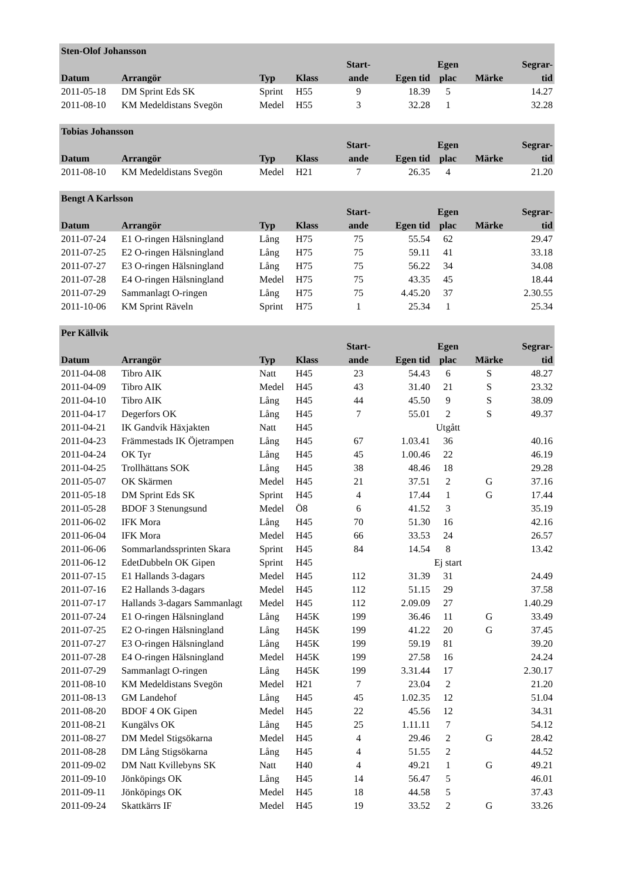| Sten-Olof Johansson | | | | | | | | |
| --- | --- | --- | --- | --- | --- | --- | --- | --- |
| | | | | Start- | | Egen | | Segrar- |
| Datum | Arrangör | Typ | Klass | ande | Egen tid | plac | Märke | tid |
| 2011-05-18 | DM Sprint Eds SK | Sprint | H55 | 9 | 18.39 | 5 | | 14.27 |
| 2011-08-10 | KM Medeldistans Svegön | Medel | H55 | 3 | 32.28 | 1 | | 32.28 |
| Tobias Johansson | | | | | | | | |
| --- | --- | --- | --- | --- | --- | --- | --- | --- |
| | | | | Start- | | Egen | | Segrar- |
| Datum | Arrangör | Typ | Klass | ande | Egen tid | plac | Märke | tid |
| 2011-08-10 | KM Medeldistans Svegön | Medel | H21 | 7 | 26.35 | 4 | | 21.20 |
| Bengt A Karlsson | | | | | | | | |
| --- | --- | --- | --- | --- | --- | --- | --- | --- |
| | | | | Start- | | Egen | | Segrar- |
| Datum | Arrangör | Typ | Klass | ande | Egen tid | plac | Märke | tid |
| 2011-07-24 | E1 O-ringen Hälsningland | Lång | H75 | 75 | 55.54 | 62 | | 29.47 |
| 2011-07-25 | E2 O-ringen Hälsningland | Lång | H75 | 75 | 59.11 | 41 | | 33.18 |
| 2011-07-27 | E3 O-ringen Hälsningland | Lång | H75 | 75 | 56.22 | 34 | | 34.08 |
| 2011-07-28 | E4 O-ringen Hälsningland | Medel | H75 | 75 | 43.35 | 45 | | 18.44 |
| 2011-07-29 | Sammanlagt O-ringen | Lång | H75 | 75 | 4.45.20 | 37 | | 2.30.55 |
| 2011-10-06 | KM Sprint Räveln | Sprint | H75 | 1 | 25.34 | 1 | | 25.34 |
| Per Källvik | | | | | | | | |
| --- | --- | --- | --- | --- | --- | --- | --- | --- |
| | | | | Start- | | Egen | | Segrar- |
| Datum | Arrangör | Typ | Klass | ande | Egen tid | plac | Märke | tid |
| 2011-04-08 | Tibro AIK | Natt | H45 | 23 | 54.43 | 6 | S | 48.27 |
| 2011-04-09 | Tibro AIK | Medel | H45 | 43 | 31.40 | 21 | S | 23.32 |
| 2011-04-10 | Tibro AIK | Lång | H45 | 44 | 45.50 | 9 | S | 38.09 |
| 2011-04-17 | Degerfors OK | Lång | H45 | 7 | 55.01 | 2 | S | 49.37 |
| 2011-04-21 | IK Gandvik Häxjakten | Natt | H45 | | | Utgått | | |
| 2011-04-23 | Främmestads IK Öjetrampen | Lång | H45 | 67 | 1.03.41 | 36 | | 40.16 |
| 2011-04-24 | OK Tyr | Lång | H45 | 45 | 1.00.46 | 22 | | 46.19 |
| 2011-04-25 | Trollhättans SOK | Lång | H45 | 38 | 48.46 | 18 | | 29.28 |
| 2011-05-07 | OK Skärmen | Medel | H45 | 21 | 37.51 | 2 | G | 37.16 |
| 2011-05-18 | DM Sprint Eds SK | Sprint | H45 | 4 | 17.44 | 1 | G | 17.44 |
| 2011-05-28 | BDOF 3 Stenungsund | Medel | Ö8 | 6 | 41.52 | 3 | | 35.19 |
| 2011-06-02 | IFK Mora | Lång | H45 | 70 | 51.30 | 16 | | 42.16 |
| 2011-06-04 | IFK Mora | Medel | H45 | 66 | 33.53 | 24 | | 26.57 |
| 2011-06-06 | Sommarlandssprinten Skara | Sprint | H45 | 84 | 14.54 | 8 | | 13.42 |
| 2011-06-12 | EdetDubbeln OK Gipen | Sprint | H45 | | | Ej start | | |
| 2011-07-15 | E1 Hallands 3-dagars | Medel | H45 | 112 | 31.39 | 31 | | 24.49 |
| 2011-07-16 | E2 Hallands 3-dagars | Medel | H45 | 112 | 51.15 | 29 | | 37.58 |
| 2011-07-17 | Hallands 3-dagars Sammanlagt | Medel | H45 | 112 | 2.09.09 | 27 | | 1.40.29 |
| 2011-07-24 | E1 O-ringen Hälsningland | Lång | H45K | 199 | 36.46 | 11 | G | 33.49 |
| 2011-07-25 | E2 O-ringen Hälsningland | Lång | H45K | 199 | 41.22 | 20 | G | 37.45 |
| 2011-07-27 | E3 O-ringen Hälsningland | Lång | H45K | 199 | 59.19 | 81 | | 39.20 |
| 2011-07-28 | E4 O-ringen Hälsningland | Medel | H45K | 199 | 27.58 | 16 | | 24.24 |
| 2011-07-29 | Sammanlagt O-ringen | Lång | H45K | 199 | 3.31.44 | 17 | | 2.30.17 |
| 2011-08-10 | KM Medeldistans Svegön | Medel | H21 | 7 | 23.04 | 2 | | 21.20 |
| 2011-08-13 | GM Landehof | Lång | H45 | 45 | 1.02.35 | 12 | | 51.04 |
| 2011-08-20 | BDOF 4 OK Gipen | Medel | H45 | 22 | 45.56 | 12 | | 34.31 |
| 2011-08-21 | Kungälvs OK | Lång | H45 | 25 | 1.11.11 | 7 | | 54.12 |
| 2011-08-27 | DM Medel Stigsökarna | Medel | H45 | 4 | 29.46 | 2 | G | 28.42 |
| 2011-08-28 | DM Lång Stigsökarna | Lång | H45 | 4 | 51.55 | 2 | | 44.52 |
| 2011-09-02 | DM Natt Kvillebyns SK | Natt | H40 | 4 | 49.21 | 1 | G | 49.21 |
| 2011-09-10 | Jönköpings OK | Lång | H45 | 14 | 56.47 | 5 | | 46.01 |
| 2011-09-11 | Jönköpings OK | Medel | H45 | 18 | 44.58 | 5 | | 37.43 |
| 2011-09-24 | Skattkärrs IF | Medel | H45 | 19 | 33.52 | 2 | G | 33.26 |